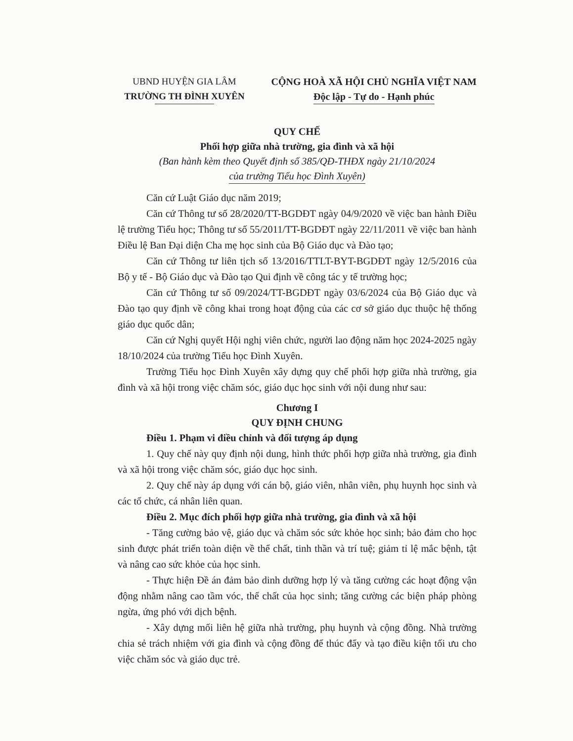UBND HUYỆN GIA LÂM
TRƯỜNG TH ĐÌNH XUYÊN
CỘNG HOÀ XÃ HỘI CHỦ NGHĨA VIỆT NAM
Độc lập - Tự do - Hạnh phúc
QUY CHẾ
Phối hợp giữa nhà trường, gia đình và xã hội
(Ban hành kèm theo Quyết định số 385/QĐ-THĐX ngày 21/10/2024
của trường Tiểu học Đình Xuyên)
Căn cứ Luật Giáo dục năm 2019;
Căn cứ Thông tư số 28/2020/TT-BGDĐT ngày 04/9/2020 về việc ban hành Điều lệ trường Tiểu học; Thông tư số 55/2011/TT-BGDĐT ngày 22/11/2011 về việc ban hành Điều lệ Ban Đại diện Cha mẹ học sinh của Bộ Giáo dục và Đào tạo;
Căn cứ Thông tư liên tịch số 13/2016/TTLT-BYT-BGDĐT ngày 12/5/2016 của Bộ y tế - Bộ Giáo dục và Đào tạo Qui định về công tác y tế trường học;
Căn cứ Thông tư số 09/2024/TT-BGDĐT ngày 03/6/2024 của Bộ Giáo dục và Đào tạo quy định về công khai trong hoạt động của các cơ sở giáo dục thuộc hệ thống giáo dục quốc dân;
Căn cứ Nghị quyết Hội nghị viên chức, người lao động năm học 2024-2025 ngày 18/10/2024 của trường Tiểu học Đình Xuyên.
Trường Tiểu học Đình Xuyên xây dựng quy chế phối hợp giữa nhà trường, gia đình và xã hội trong việc chăm sóc, giáo dục học sinh với nội dung như sau:
Chương I
QUY ĐỊNH CHUNG
Điều 1. Phạm vi điều chỉnh và đối tượng áp dụng
1. Quy chế này quy định nội dung, hình thức phối hợp giữa nhà trường, gia đình và xã hội trong việc chăm sóc, giáo dục học sinh.
2. Quy chế này áp dụng với cán bộ, giáo viên, nhân viên, phụ huynh học sinh và các tổ chức, cá nhân liên quan.
Điều 2. Mục đích phối hợp giữa nhà trường, gia đình và xã hội
- Tăng cường bảo vệ, giáo dục và chăm sóc sức khỏe học sinh; bảo đảm cho học sinh được phát triển toàn diện về thể chất, tinh thần và trí tuệ; giảm tỉ lệ mắc bệnh, tật và nâng cao sức khỏe của học sinh.
- Thực hiện Đề án đảm bảo dinh dưỡng hợp lý và tăng cường các hoạt động vận động nhằm nâng cao tầm vóc, thể chất của học sinh; tăng cường các biện pháp phòng ngừa, ứng phó với dịch bệnh.
- Xây dựng mối liên hệ giữa nhà trường, phụ huynh và cộng đồng. Nhà trường chia sẻ trách nhiệm với gia đình và cộng đồng để thúc đẩy và tạo điều kiện tối ưu cho việc chăm sóc và giáo dục trẻ.